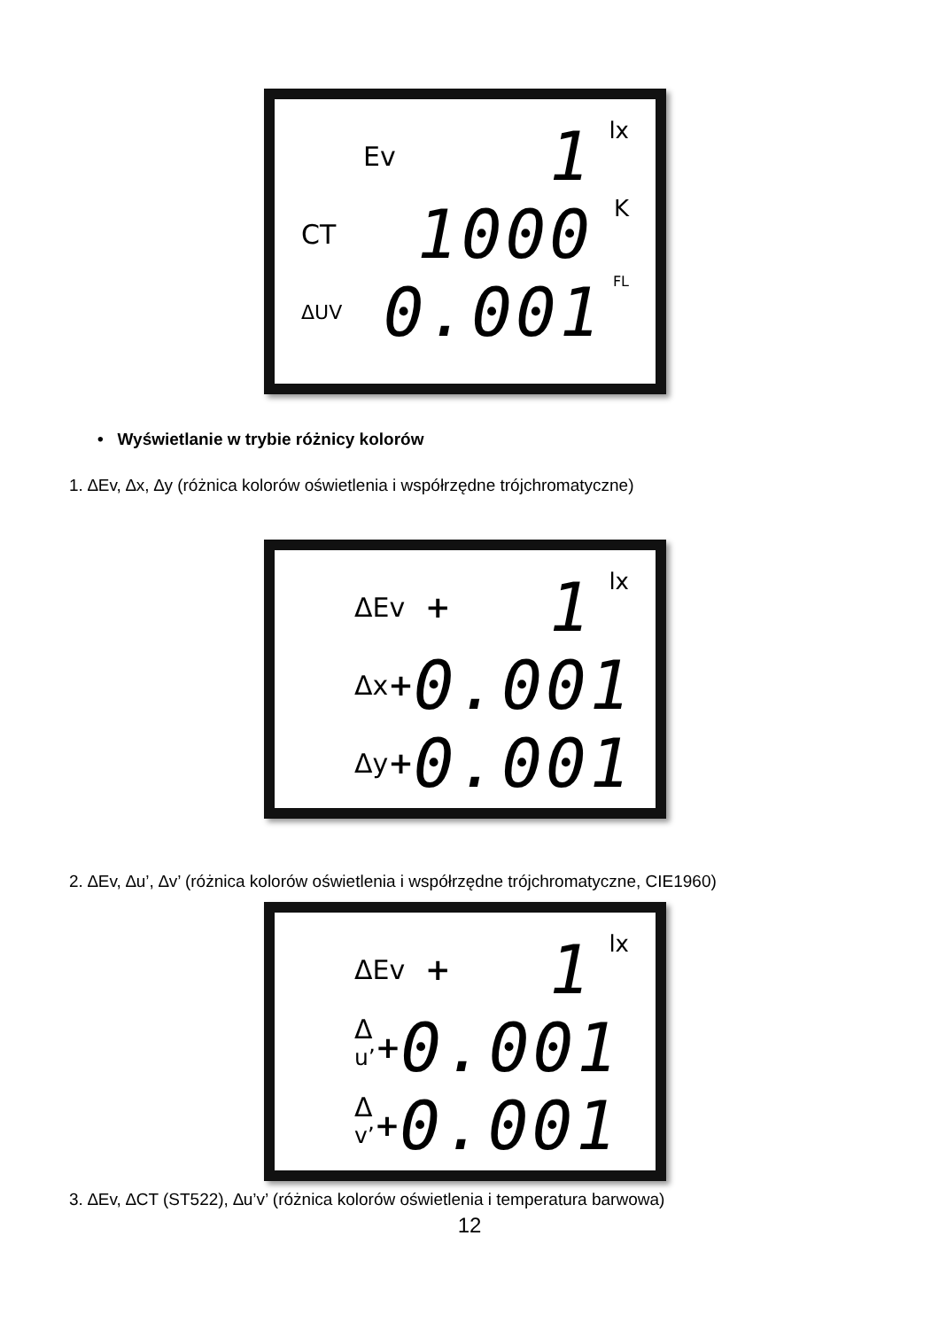Ev 1 lx
CT 1000 K
ΔUV 0.001 FL
• Wyświetlanie w trybie różnicy kolorów
1. ∆Ev, ∆x, ∆y (różnica kolorów oświetlenia i współrzędne trójchromatyczne)
ΔEv + 1 lx
Δx + 0.001
Δy + 0.001
2. ∆Ev, ∆u’, ∆v’ (różnica kolorów oświetlenia i współrzędne trójchromatyczne, CIE1960)
ΔEv + 1 lx
Δ <sup>u’</sup> + 0.001
Δ <sup>v’</sup> + 0.001
3. ∆Ev, ∆CT (ST522), ∆u’v’ (różnica kolorów oświetlenia i temperatura barwowa)
12